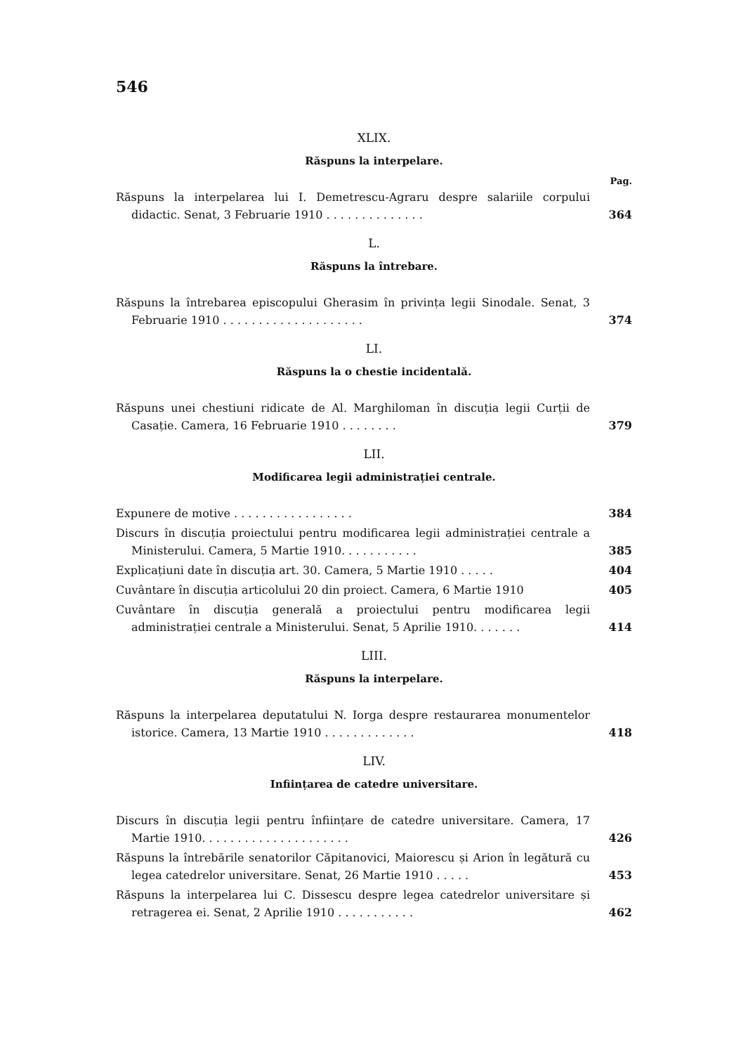546
XLIX.
Răspuns la interpelare.
Pag.
Răspuns la interpelarea lui I. Demetrescu-Agraru despre salariile corpului didactic. Senat, 3 Februarie 1910 . . . . . . . . . . . . . .
364
L.
Răspuns la întrebare.
Răspuns la întrebarea episcopului Gherasim în privința legii Sinodale. Senat, 3 Februarie 1910 . . . . . . . . . . . . . . . . . . . .
374
LI.
Răspuns la o chestie incidentală.
Răspuns unei chestiuni ridicate de Al. Marghiloman în discuția legii Curții de Casație. Camera, 16 Februarie 1910 . . . . . . . .
379
LII.
Modificarea legii administrației centrale.
Expunere de motive . . . . . . . . . . . . . . . . .
384
Discurs în discuția proiectului pentru modificarea legii administrației centrale a Ministerului. Camera, 5 Martie 1910. . . . . . . . . . .
385
Explicațiuni date în discuția art. 30. Camera, 5 Martie 1910 . . . . .
404
Cuvântare în discuția articolului 20 din proiect. Camera, 6 Martie 1910
405
Cuvântare în discuția generală a proiectului pentru modificarea legii administrației centrale a Ministerului. Senat, 5 Aprilie 1910. . . . . . .
414
LIII.
Răspuns la interpelare.
Răspuns la interpelarea deputatului N. Iorga despre restaurarea monumentelor istorice. Camera, 13 Martie 1910 . . . . . . . . . . . . .
418
LIV.
Inființarea de catedre universitare.
Discurs în discuția legii pentru înființare de catedre universitare. Camera, 17 Martie 1910. . . . . . . . . . . . . . . . . . . . .
426
Răspuns la întrebările senatorilor Căpitanovici, Maiorescu și Arion în legătură cu legea catedrelor universitare. Senat, 26 Martie 1910 . . . . .
453
Răspuns la interpelarea lui C. Dissescu despre legea catedrelor universitare și retragerea ei. Senat, 2 Aprilie 1910 . . . . . . . . . . .
462